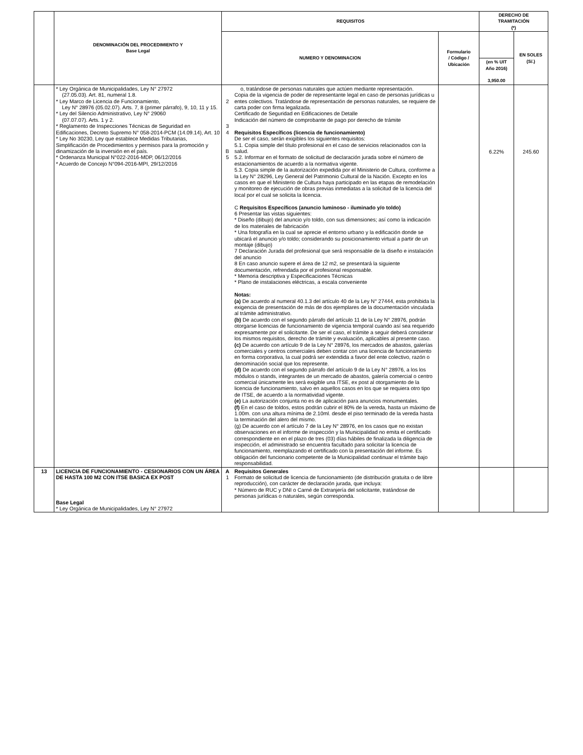| | DENOMINACIÓN DEL PROCEDIMIENTO Y Base Legal | REQUISITOS | | | DERECHO DE TRAMITACIÓN (*) | |
| --- | --- | --- | --- | --- | --- | --- |
| | | NUMERO Y DENOMINACION | | Formulario / Código / Ubicación | | EN SOLES (S/.) |
| | | | | | (en % UIT Año 2016) 3,950.00 | |
| | * Ley Orgánica de Municipalidades, Ley N° 27972 (27.05.03). Art. 81, numeral 1.8. * Ley Marco de Licencia de Funcionamiento, Ley N° 28976 (05.02.07). Arts. 7, 8 (primer párrafo), 9, 10, 11 y 15. * Ley del Silencio Administrativo, Ley N° 29060 (07.07.07). Arts. 1 y 2. * Reglamento de Inspecciones Técnicas de Seguridad en Edificaciones, Decreto Supremo N° 058-2014-PCM (14.09.14), Art. 10 * Ley No 30230, Ley que establece Medidas Tributarias, Simplificación de Procedimientos y permisos para la promoción y dinamización de la inversión en el país. * Ordenanza Municipal N°022-2016-MDP, 06/12/2016 * Acuerdo de Concejo N°094-2016-MPI, 29/12/2016 | 2 3 4 B 5 | o, tratándose de personas naturales que actúen mediante representación. Copia de la vigencia de poder de representante legal en caso de personas jurídicas u entes colectivos. Tratándose de representación de personas naturales, se requiere de carta poder con firma legalizada. Certificado de Seguridad en Edificaciones de Detalle Indicación del número de comprobante de pago por derecho de trámite Requisitos Específicos (licencia de funcionamiento) De ser el caso, serán exigibles los siguientes requisitos: 5.1. Copia simple del título profesional en el caso de servicios relacionados con la salud. 5.2. Informar en el formato de solicitud de declaración jurada sobre el número de estacionamientos de acuerdo a la normativa vigente. 5.3. Copia simple de la autorización expedida por el Ministerio de Cultura, conforme a la Ley N° 28296, Ley General del Patrimonio Cultural de la Nación. Excepto en los casos en que el Ministerio de Cultura haya participado en las etapas de remodelación y monitoreo de ejecución de obras previas inmediatas a la solicitud de la licencia del local por el cual se solicita la licencia. C Requisitos Específicos (anuncio luminoso - iluminado y/o toldo) 6 Presentar las vistas siguientes: * Diseño (dibujo) del anuncio y/o toldo, con sus dimensiones; así como la indicación de los materiales de fabricación * Una fotografía en la cual se aprecie el entorno urbano y la edificación donde se ubicará el anuncio y/o toldo; considerando su posicionamiento virtual a partir de un montaje (dibujo) 7 Declaración Jurada del profesional que será responsable de la diseño e instalación del anuncio 8 En caso anuncio supere el área de 12 m2, se presentará la siguiente documentación, refrendada por el profesional responsable. * Memoria descriptiva y Especificaciones Técnicas * Plano de instalaciones eléctricas, a escala conveniente Notas: (a) De acuerdo al numeral 40.1.3 del artículo 40 de la Ley N° 27444, esta prohibida la exigencia de presentación de más de dos ejemplares de la documentación vinculada al trámite administrativo. (b) De acuerdo con el segundo párrafo del artículo 11 de la Ley N° 28976, podrán otorgarse licencias de funcionamiento de vigencia temporal cuando así sea requerido expresamente por el solicitante. De ser el caso, el trámite a seguir deberá considerar los mismos requisitos, derecho de trámite y evaluación, aplicables al presente caso. (c) De acuerdo con artículo 9 de la Ley N° 28976, los mercados de abastos, galerías comerciales y centros comerciales deben contar con una licencia de funcionamiento en forma corporativa, la cual podrá ser extendida a favor del ente colectivo, razón o denominación social que los represente. (d) De acuerdo con el segundo párrafo del artículo 9 de la Ley N° 28976, a los los módulos o stands, integrantes de un mercado de abastos, galería comercial o centro comercial únicamente les será exigible una ITSE, ex post al otorgamiento de la licencia de funcionamiento, salvo en aquellos casos en los que se requiera otro tipo de ITSE, de acuerdo a la normatividad vigente. (e) La autorización conjunta no es de aplicación para anuncios monumentales. (f) En el caso de toldos, estos podrán cubrir el 80% de la vereda, hasta un máximo de 1.00m. con una altura mínima de 2.10ml. desde el piso terminado de la vereda hasta la terminación del alero del mismo. (g) De acuerdo con el artículo 7 de la Ley N° 28976, en los casos que no existan observaciones en el informe de inspección y la Municipalidad no emita el certificado correspondiente en en el plazo de tres (03) días hábiles de finalizada la diligencia de inspección, el administrado se encuentra facultado para solicitar la licencia de funcionamiento, reemplazando el certificado con la presentación del informe. Es obligación del funcionario competente de la Municipalidad continuar el trámite bajo responsabilidad. | | 6.22% | 245.60 |
| 13 | LICENCIA DE FUNCIONAMIENTO - CESIONARIOS CON UN ÁREA DE HASTA 100 M2 CON ITSE BASICA EX POST Base Legal * Ley Orgánica de Municipalidades, Ley N° 27972 | A 1 | Requisitos Generales Formato de solicitud de licencia de funcionamiento (de distribución gratuita o de libre reproducción), con carácter de declaración jurada, que incluya: * Número de RUC y DNI o Carné de Extranjería del solicitante, tratándose de personas jurídicas o naturales, según corresponda. | | | |